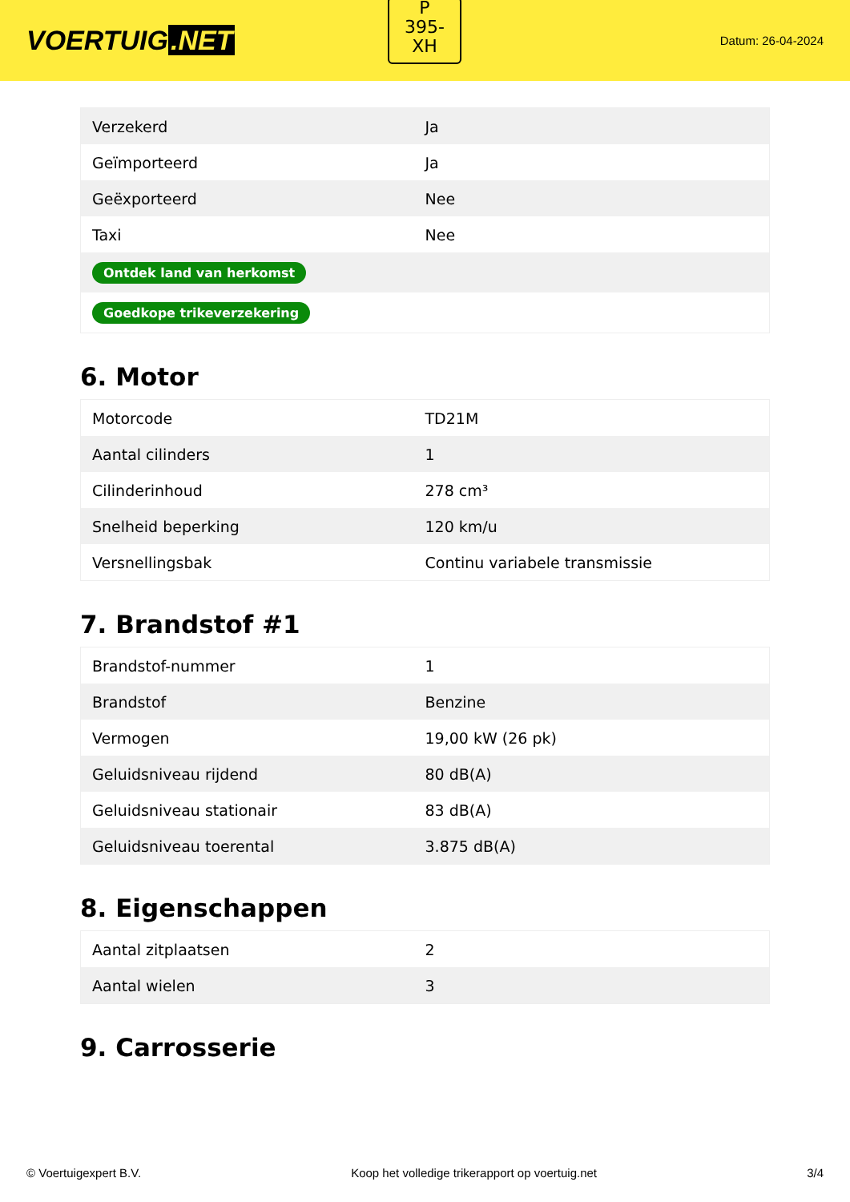VOERTUIG.NET
P
395-
XH
Datum: 26-04-2024
| Verzekerd | Ja |
| Geïmporteerd | Ja |
| Geëxporteerd | Nee |
| Taxi | Nee |
| Ontdek land van herkomst | |
| Goedkope trikeverzekering | |
6. Motor
| Motorcode | TD21M |
| Aantal cilinders | 1 |
| Cilinderinhoud | 278 cm³ |
| Snelheid beperking | 120 km/u |
| Versnellingsbak | Continu variabele transmissie |
7. Brandstof #1
| Brandstof-nummer | 1 |
| Brandstof | Benzine |
| Vermogen | 19,00 kW (26 pk) |
| Geluidsniveau rijdend | 80 dB(A) |
| Geluidsniveau stationair | 83 dB(A) |
| Geluidsniveau toerental | 3.875 dB(A) |
8. Eigenschappen
| Aantal zitplaatsen | 2 |
| Aantal wielen | 3 |
9. Carrosserie
© Voertuigexpert B.V. Koop het volledige trikerapport op voertuig.net 3/4